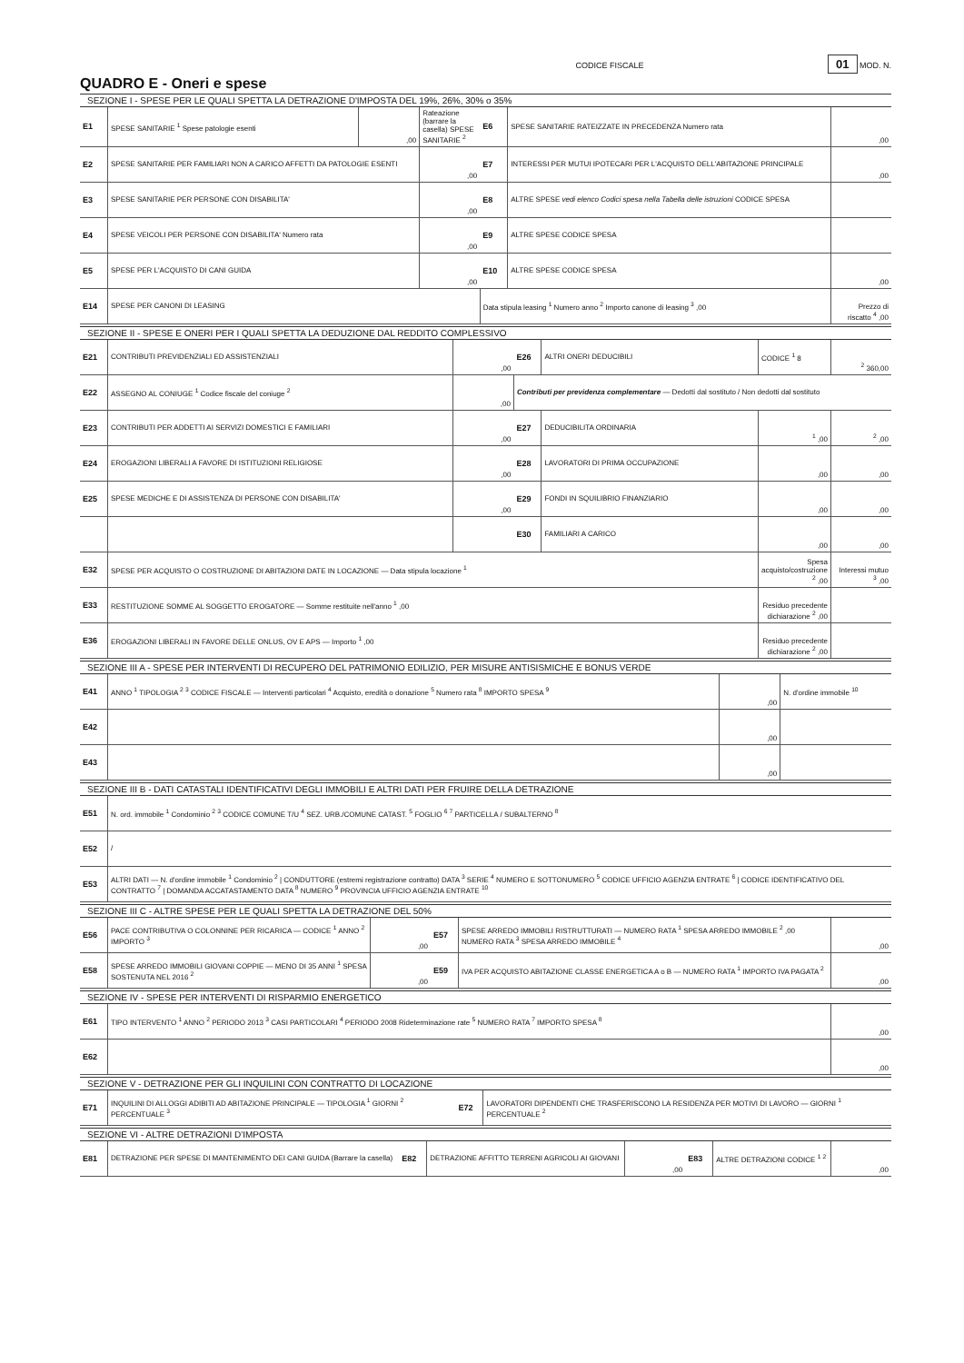CODICE FISCALE 01 MOD. N.
QUADRO E - Oneri e spese
SEZIONE I - SPESE PER LE QUALI SPETTA LA DETRAZIONE D'IMPOSTA DEL 19%, 26%, 30% o 35%
| E1 | SPESE SANITARIE <sup>1</sup> Spese patologie esenti | ,00 | Rateazione (barrare la casella) SPESE SANITARIE <sup>2</sup> | E6 | SPESE SANITARIE RATEIZZATE IN PRECEDENZA Numero rata | ,00 |
| E2 | SPESE SANITARIE PER FAMILIARI NON A CARICO AFFETTI DA PATOLOGIE ESENTI | | ,00 | E7 | INTERESSI PER MUTUI IPOTECARI PER L'ACQUISTO DELL'ABITAZIONE PRINCIPALE | ,00 |
| E3 | SPESE SANITARIE PER PERSONE CON DISABILITA' | | ,00 | E8 | ALTRE SPESE vedi elenco Codici spesa nella Tabella delle istruzioni CODICE SPESA | |
| E4 | SPESE VEICOLI PER PERSONE CON DISABILITA' Numero rata | | ,00 | E9 | ALTRE SPESE CODICE SPESA | |
| E5 | SPESE PER L'ACQUISTO DI CANI GUIDA | | ,00 | E10 | ALTRE SPESE CODICE SPESA | ,00 |
| E14 | SPESE PER CANONI DI LEASING | | | Data stipula leasing <sup>1</sup> Numero anno <sup>2</sup> Importo canone di leasing <sup>3</sup> ,00 | | Prezzo di riscatto <sup>4</sup> ,00 |
SEZIONE II - SPESE E ONERI PER I QUALI SPETTA LA DEDUZIONE DAL REDDITO COMPLESSIVO
| E21 | CONTRIBUTI PREVIDENZIALI ED ASSISTENZIALI | ,00 | E26 | ALTRI ONERI DEDUCIBILI | CODICE <sup>1</sup> 8 | <sup>2</sup> 360,00 |
| E22 | ASSEGNO AL CONIUGE <sup>1</sup> Codice fiscale del coniuge <sup>2</sup> | ,00 | Contributi per previdenza complementare — Dedotti dal sostituto / Non dedotti dal sostituto | | | |
| E23 | CONTRIBUTI PER ADDETTI AI SERVIZI DOMESTICI E FAMILIARI | ,00 | E27 | DEDUCIBILITA ORDINARIA | <sup>1</sup> ,00 | <sup>2</sup> ,00 |
| E24 | EROGAZIONI LIBERALI A FAVORE DI ISTITUZIONI RELIGIOSE | ,00 | E28 | LAVORATORI DI PRIMA OCCUPAZIONE | ,00 | ,00 |
| E25 | SPESE MEDICHE E DI ASSISTENZA DI PERSONE CON DISABILITA' | ,00 | E29 | FONDI IN SQUILIBRIO FINANZIARIO | ,00 | ,00 |
| | | | E30 | FAMILIARI A CARICO | ,00 | ,00 |
| E32 | SPESE PER ACQUISTO O COSTRUZIONE DI ABITAZIONI DATE IN LOCAZIONE — Data stipula locazione <sup>1</sup> | | | | Spesa acquisto/costruzione <sup>2</sup> ,00 | Interessi mutuo <sup>3</sup> ,00 |
| E33 | RESTITUZIONE SOMME AL SOGGETTO EROGATORE — Somme restituite nell'anno <sup>1</sup> ,00 | | | | Residuo precedente dichiarazione <sup>2</sup> ,00 | |
| E36 | EROGAZIONI LIBERALI IN FAVORE DELLE ONLUS, OV E APS — Importo <sup>1</sup> ,00 | | | | Residuo precedente dichiarazione <sup>2</sup> ,00 | |
SEZIONE III A - SPESE PER INTERVENTI DI RECUPERO DEL PATRIMONIO EDILIZIO, PER MISURE ANTISISMICHE E BONUS VERDE
| E41 | ANNO <sup>1</sup> TIPOLOGIA <sup>2</sup> <sup>3</sup> CODICE FISCALE — Interventi particolari <sup>4</sup> Acquisto, eredità o donazione <sup>5</sup> Numero rata <sup>8</sup> IMPORTO SPESA <sup>9</sup> | ,00 | N. d'ordine immobile <sup>10</sup> |
| E42 | | ,00 | |
| E43 | | ,00 | |
SEZIONE III B - DATI CATASTALI IDENTIFICATIVI DEGLI IMMOBILI E ALTRI DATI PER FRUIRE DELLA DETRAZIONE
| E51 | N. ord. immobile <sup>1</sup> Condominio <sup>2</sup> <sup>3</sup> CODICE COMUNE T/U <sup>4</sup> SEZ. URB./COMUNE CATAST. <sup>5</sup> FOGLIO <sup>6</sup> <sup>7</sup> PARTICELLA / SUBALTERNO <sup>8</sup> |
| E52 | / |
| E53 | ALTRI DATI — N. d'ordine immobile <sup>1</sup> Condominio <sup>2</sup> / CONDUTTORE (estremi registrazione contratto) DATA <sup>3</sup> SERIE <sup>4</sup> NUMERO E SOTTONUMERO <sup>5</sup> CODICE UFFICIO AGENZIA ENTRATE <sup>6</sup> / CODICE IDENTIFICATIVO DEL CONTRATTO <sup>7</sup> / DOMANDA ACCATASTAMENTO DATA <sup>8</sup> NUMERO <sup>9</sup> PROVINCIA UFFICIO AGENZIA ENTRATE <sup>10</sup> |
SEZIONE III C - ALTRE SPESE PER LE QUALI SPETTA LA DETRAZIONE DEL 50%
| E56 | PACE CONTRIBUTIVA O COLONNINE PER RICARICA — CODICE <sup>1</sup> ANNO <sup>2</sup> IMPORTO <sup>3</sup> | ,00 | E57 | SPESE ARREDO IMMOBILI RISTRUTTURATI — NUMERO RATA <sup>1</sup> SPESA ARREDO IMMOBILE <sup>2</sup> ,00 NUMERO RATA <sup>3</sup> SPESA ARREDO IMMOBILE <sup>4</sup> | ,00 |
| E58 | SPESE ARREDO IMMOBILI GIOVANI COPPIE — MENO DI 35 ANNI <sup>1</sup> SPESA SOSTENUTA NEL 2016 <sup>2</sup> | ,00 | E59 | IVA PER ACQUISTO ABITAZIONE CLASSE ENERGETICA A o B — NUMERO RATA <sup>1</sup> IMPORTO IVA PAGATA <sup>2</sup> | ,00 |
SEZIONE IV - SPESE PER INTERVENTI DI RISPARMIO ENERGETICO
| E61 | TIPO INTERVENTO <sup>1</sup> ANNO <sup>2</sup> PERIODO 2013 <sup>3</sup> CASI PARTICOLARI <sup>4</sup> PERIODO 2008 Rideterminazione rate <sup>5</sup> NUMERO RATA <sup>7</sup> IMPORTO SPESA <sup>8</sup> | ,00 |
| E62 | | ,00 |
SEZIONE V - DETRAZIONE PER GLI INQUILINI CON CONTRATTO DI LOCAZIONE
| E71 | INQUILINI DI ALLOGGI ADIBITI AD ABITAZIONE PRINCIPALE — TIPOLOGIA <sup>1</sup> GIORNI <sup>2</sup> PERCENTUALE <sup>3</sup> | E72 | LAVORATORI DIPENDENTI CHE TRASFERISCONO LA RESIDENZA PER MOTIVI DI LAVORO — GIORNI <sup>1</sup> PERCENTUALE <sup>2</sup> |
SEZIONE VI - ALTRE DETRAZIONI D'IMPOSTA
| E81 | DETRAZIONE PER SPESE DI MANTENIMENTO DEI CANI GUIDA (Barrare la casella) | E82 | DETRAZIONE AFFITTO TERRENI AGRICOLI AI GIOVANI | ,00 | E83 | ALTRE DETRAZIONI CODICE <sup>1</sup> <sup>2</sup> | ,00 |